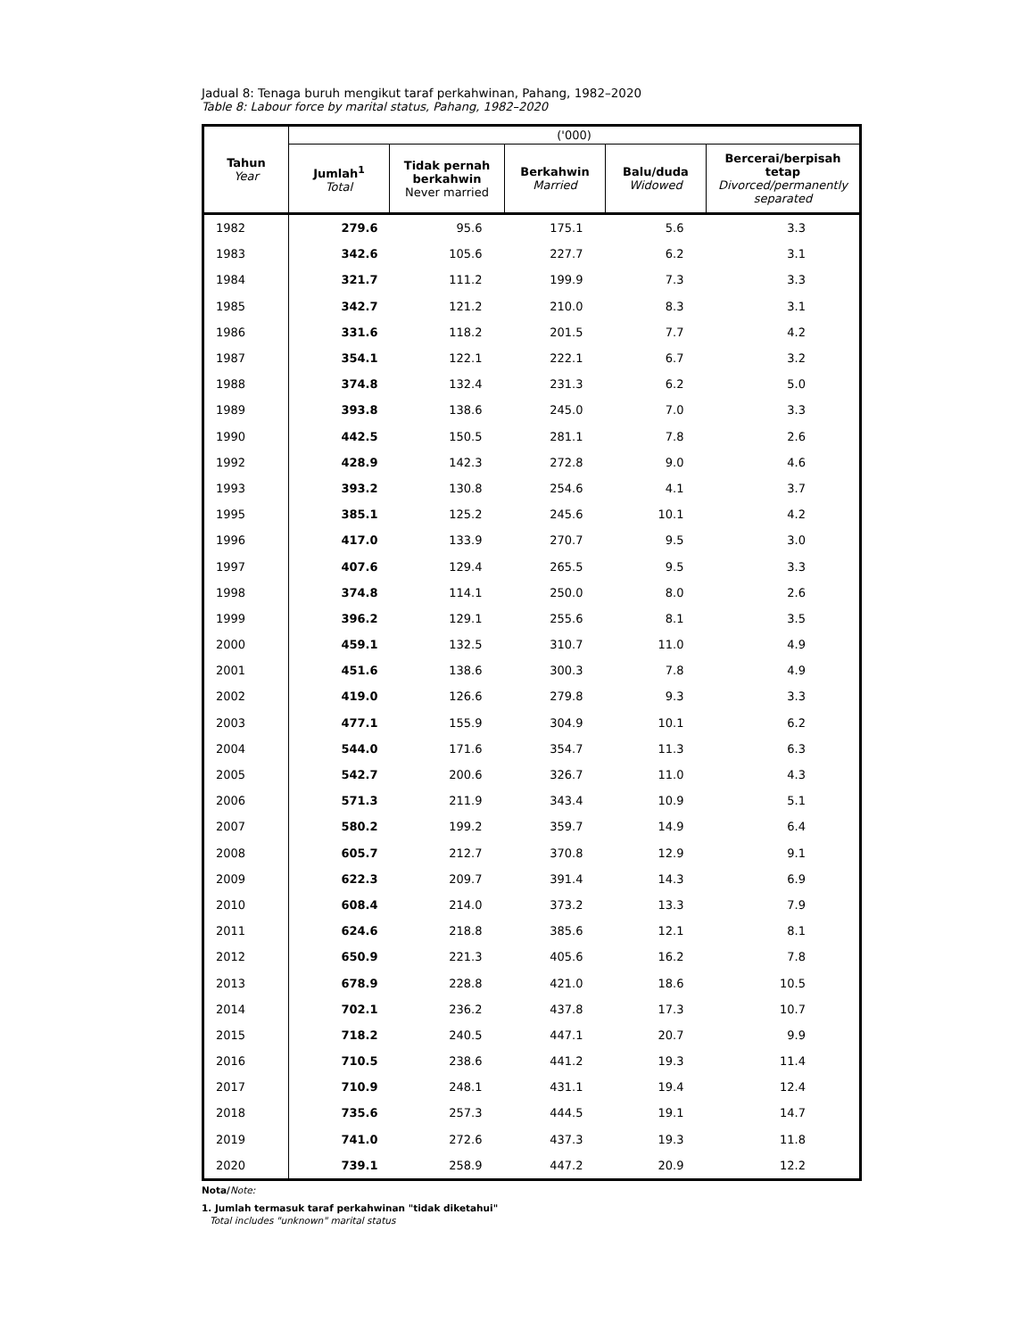Jadual 8: Tenaga buruh mengikut taraf perkahwinan, Pahang, 1982–2020
Table 8: Labour force by marital status, Pahang, 1982–2020
| Tahun Year | ('000) | | | | |
| --- | --- | --- | --- | --- | --- |
| | Jumlah<sup>1</sup> Total | Tidak pernah berkahwin Never married | Berkahwin Married | Balu/duda Widowed | Bercerai/berpisah tetap Divorced/permanently separated |
| 1982 | 279.6 | 95.6 | 175.1 | 5.6 | 3.3 |
| 1983 | 342.6 | 105.6 | 227.7 | 6.2 | 3.1 |
| 1984 | 321.7 | 111.2 | 199.9 | 7.3 | 3.3 |
| 1985 | 342.7 | 121.2 | 210.0 | 8.3 | 3.1 |
| 1986 | 331.6 | 118.2 | 201.5 | 7.7 | 4.2 |
| 1987 | 354.1 | 122.1 | 222.1 | 6.7 | 3.2 |
| 1988 | 374.8 | 132.4 | 231.3 | 6.2 | 5.0 |
| 1989 | 393.8 | 138.6 | 245.0 | 7.0 | 3.3 |
| 1990 | 442.5 | 150.5 | 281.1 | 7.8 | 2.6 |
| 1992 | 428.9 | 142.3 | 272.8 | 9.0 | 4.6 |
| 1993 | 393.2 | 130.8 | 254.6 | 4.1 | 3.7 |
| 1995 | 385.1 | 125.2 | 245.6 | 10.1 | 4.2 |
| 1996 | 417.0 | 133.9 | 270.7 | 9.5 | 3.0 |
| 1997 | 407.6 | 129.4 | 265.5 | 9.5 | 3.3 |
| 1998 | 374.8 | 114.1 | 250.0 | 8.0 | 2.6 |
| 1999 | 396.2 | 129.1 | 255.6 | 8.1 | 3.5 |
| 2000 | 459.1 | 132.5 | 310.7 | 11.0 | 4.9 |
| 2001 | 451.6 | 138.6 | 300.3 | 7.8 | 4.9 |
| 2002 | 419.0 | 126.6 | 279.8 | 9.3 | 3.3 |
| 2003 | 477.1 | 155.9 | 304.9 | 10.1 | 6.2 |
| 2004 | 544.0 | 171.6 | 354.7 | 11.3 | 6.3 |
| 2005 | 542.7 | 200.6 | 326.7 | 11.0 | 4.3 |
| 2006 | 571.3 | 211.9 | 343.4 | 10.9 | 5.1 |
| 2007 | 580.2 | 199.2 | 359.7 | 14.9 | 6.4 |
| 2008 | 605.7 | 212.7 | 370.8 | 12.9 | 9.1 |
| 2009 | 622.3 | 209.7 | 391.4 | 14.3 | 6.9 |
| 2010 | 608.4 | 214.0 | 373.2 | 13.3 | 7.9 |
| 2011 | 624.6 | 218.8 | 385.6 | 12.1 | 8.1 |
| 2012 | 650.9 | 221.3 | 405.6 | 16.2 | 7.8 |
| 2013 | 678.9 | 228.8 | 421.0 | 18.6 | 10.5 |
| 2014 | 702.1 | 236.2 | 437.8 | 17.3 | 10.7 |
| 2015 | 718.2 | 240.5 | 447.1 | 20.7 | 9.9 |
| 2016 | 710.5 | 238.6 | 441.2 | 19.3 | 11.4 |
| 2017 | 710.9 | 248.1 | 431.1 | 19.4 | 12.4 |
| 2018 | 735.6 | 257.3 | 444.5 | 19.1 | 14.7 |
| 2019 | 741.0 | 272.6 | 437.3 | 19.3 | 11.8 |
| 2020 | 739.1 | 258.9 | 447.2 | 20.9 | 12.2 |
Nota/Note:
1. Jumlah termasuk taraf perkahwinan "tidak diketahui"
Total includes "unknown" marital status